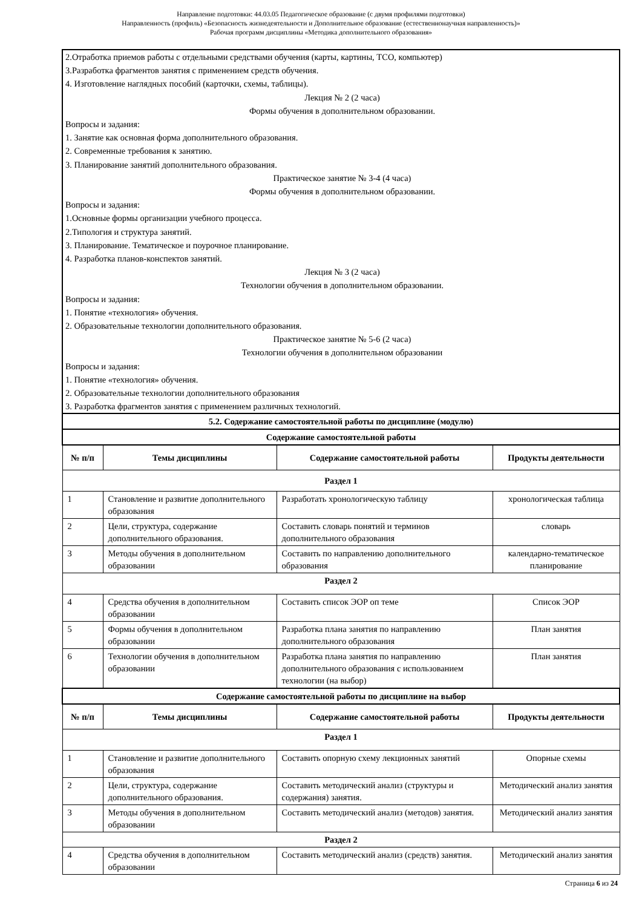Направление подготовки: 44.03.05 Педагогическое образование (с двумя профилями подготовки)
Направленность (профиль) «Безопасность жизнедеятельности и Дополнительное образование (естественнонаучная направленность)»
Рабочая программ дисциплины «Методика дополнительного образования»
2.Отработка приемов работы с отдельными средствами обучения (карты, картины, ТСО, компьютер)
3.Разработка фрагментов занятия с применением средств обучения.
4. Изготовление наглядных пособий (карточки, схемы, таблицы).
Лекция № 2 (2 часа)
Формы обучения в дополнительном образовании.
Вопросы и задания:
1. Занятие как основная форма дополнительного образования.
2. Современные требования к занятию.
3. Планирование занятий дополнительного образования.
Практическое занятие № 3-4 (4 часа)
Формы обучения в дополнительном образовании.
Вопросы и задания:
1.Основные формы организации учебного процесса.
2.Типология и структура занятий.
3. Планирование. Тематическое и поурочное планирование.
4. Разработка планов-конспектов занятий.
Лекция № 3 (2 часа)
Технологии обучения в дополнительном образовании.
Вопросы и задания:
1. Понятие «технология» обучения.
2. Образовательные технологии дополнительного образования.
Практическое занятие № 5-6 (2 часа)
Технологии обучения в дополнительном образовании
Вопросы и задания:
1. Понятие «технология» обучения.
2. Образовательные технологии дополнительного образования
3. Разработка фрагментов занятия с применением различных технологий.
| 5.2. Содержание самостоятельной работы по дисциплине (модулю) | | | |
| Содержание самостоятельной работы | | | |
| № п/п | Темы дисциплины | Содержание самостоятельной работы | Продукты деятельности |
| Раздел 1 | | | |
| 1 | Становление и развитие дополнительного образования | Разработать хронологическую таблицу | хронологическая таблица |
| 2 | Цели, структура, содержание дополнительного образования. | Составить словарь понятий и терминов дополнительного образования | словарь |
| 3 | Методы обучения в дополнительном образовании | Составить по направлению дополнительного образования | календарно-тематическое планирование |
| Раздел 2 | | | |
| 4 | Средства обучения в дополнительном образовании | Составить список ЭОР оп теме | Список ЭОР |
| 5 | Формы обучения в дополнительном образовании | Разработка плана занятия по направлению дополнительного образования | План занятия |
| 6 | Технологии обучения в дополнительном образовании | Разработка плана занятия по направлению дополнительного образования с использованием технологии (на выбор) | План занятия |
| Содержание самостоятельной работы по дисциплине на выбор | | | |
| № п/п | Темы дисциплины | Содержание самостоятельной работы | Продукты деятельности |
| Раздел 1 | | | |
| 1 | Становление и развитие дополнительного образования | Составить опорную схему лекционных занятий | Опорные схемы |
| 2 | Цели, структура, содержание дополнительного образования. | Составить методический анализ (структуры и содержания) занятия. | Методический анализ занятия |
| 3 | Методы обучения в дополнительном образовании | Составить методический анализ (методов) занятия. | Методический анализ занятия |
| Раздел 2 | | | |
| 4 | Средства обучения в дополнительном образовании | Составить методический анализ (средств) занятия. | Методический анализ занятия |
Страница 6 из 24